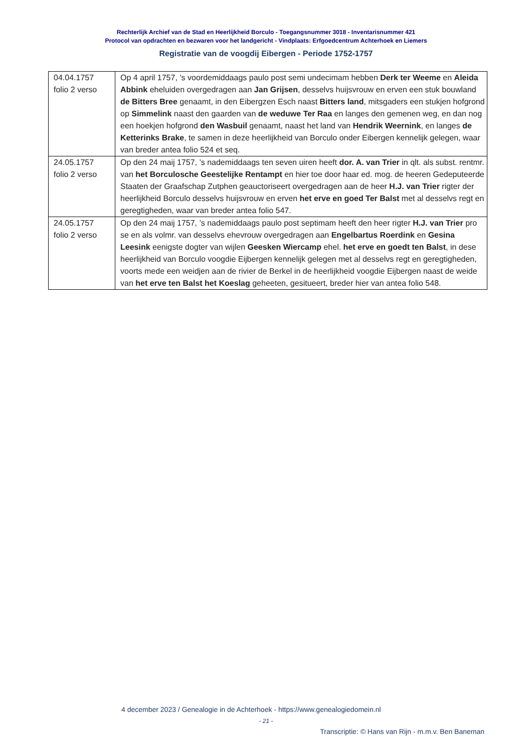Rechterlijk Archief van de Stad en Heerlijkheid Borculo - Toegangsnummer 3018 - Inventarisnummer 421
Protocol van opdrachten en bezwaren voor het landgericht - Vindplaats: Erfgoedcentrum Achterhoek en Liemers
Registratie van de voogdij Eibergen - Periode 1752-1757
| 04.04.1757 folio 2 verso | Op 4 april 1757, ’s voordemiddaags paulo post semi undecimam hebben Derk ter Weeme en Aleida Abbink eheluiden overgedragen aan Jan Grijsen , desselvs huijsvrouw en erven een stuk bouwland de Bitters Bree genaamt, in den Eibergzen Esch naast Bitters land , mitsgaders een stukjen hofgrond op Simmelink naast den gaarden van de weduwe Ter Raa en langes den gemenen weg, en dan nog een hoekjen hofgrond den Wasbuil genaamt, naast het land van Hendrik Weernink , en langes de Ketterinks Brake , te samen in deze heerlijkheid van Borculo onder Eibergen kennelijk gelegen, waar van breder antea folio 524 et seq. |
| 24.05.1757 folio 2 verso | Op den 24 maij 1757, ’s nademiddaags ten seven uiren heeft dor. A. van Trier in qlt. als subst. rentmr. van het Borculosche Geestelijke Rentampt en hier toe door haar ed. mog. de heeren Gedeputeerde Staaten der Graafschap Zutphen geauctoriseert overgedragen aan de heer H.J. van Trier rigter der heerlijkheid Borculo desselvs huijsvrouw en erven het erve en goed Ter Balst met al desselvs regt en geregtigheden, waar van breder antea folio 547. |
| 24.05.1757 folio 2 verso | Op den 24 maij 1757, ’s nademiddaags paulo post septimam heeft den heer rigter H.J. van Trier pro se en als volmr. van desselvs ehevrouw overgedragen aan Engelbartus Roerdink en Gesina Leesink eenigste dogter van wijlen Geesken Wiercamp ehel. het erve en goedt ten Balst , in dese heerlijkheid van Borculo voogdie Eijbergen kennelijk gelegen met al desselvs regt en geregtigheden, voorts mede een weidjen aan de rivier de Berkel in de heerlijkheid voogdie Eijbergen naast de weide van het erve ten Balst het Koeslag geheeten, gesitueert, breder hier van antea folio 548. |
4 december 2023 / Genealogie in de Achterhoek - https://www.genealogiedomein.nl
- 21 -
Transcriptie: © Hans van Rijn - m.m.v. Ben Baneman